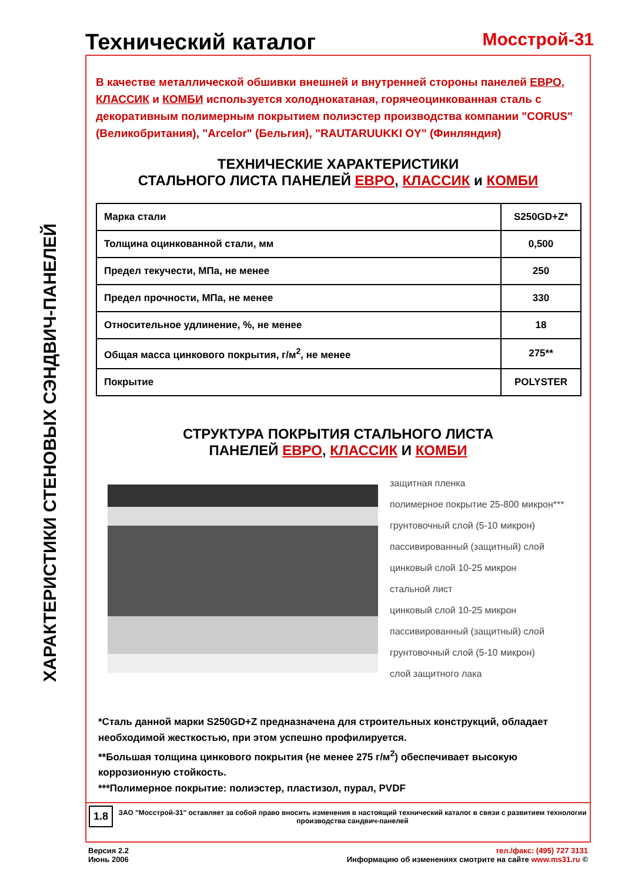ХАРАКТЕРИСТИКИ СТЕНОВЫХ СЭНДВИЧ-ПАНЕЛЕЙ
Технический каталог
Мосстрой-31
В качестве металлической обшивки внешней и внутренней стороны панелей ЕВРО, КЛАССИК и КОМБИ используется холоднокатаная, горячеоцинкованная сталь с декоративным полимерным покрытием полиэстер производства компании "CORUS" (Великобритания), "Arcelor" (Бельгия), "RAUTARUUKKI OY" (Финляндия)
ТЕХНИЧЕСКИЕ ХАРАКТЕРИСТИКИ
СТАЛЬНОГО ЛИСТА ПАНЕЛЕЙ ЕВРО, КЛАССИК и КОМБИ
| Марка стали | S250GD+Z* |
| Толщина оцинкованной стали, мм | 0,500 |
| Предел текучести, МПа, не менее | 250 |
| Предел прочности, МПа, не менее | 330 |
| Относительное удлинение, %, не менее | 18 |
| Общая масса цинкового покрытия, г/м<sup>2</sup>, не менее | 275** |
| Покрытие | POLYSTER |
СТРУКТУРА ПОКРЫТИЯ СТАЛЬНОГО ЛИСТА
ПАНЕЛЕЙ ЕВРО, КЛАССИК И КОМБИ
защитная пленка
полимерное покрытие 25-800 микрон***
грунтовочный слой (5-10 микрон)
пассивированный (защитный) слой
цинковый слой 10-25 микрон
стальной лист
цинковый слой 10-25 микрон
пассивированный (защитный) слой
грунтовочный слой (5-10 микрон)
слой защитного лака
*Сталь данной марки S250GD+Z предназначена для строительных конструкций, обладает необходимой жесткостью, при этом успешно профилируется.
**Большая толщина цинкового покрытия (не менее 275 г/м<sup>2</sup>) обеспечивает высокую коррозионную стойкость.
***Полимерное покрытие: полиэстер, пластизол, пурал, PVDF
1.8
ЗАО "Мосстрой-31" оставляет за собой право вносить изменения в настоящий технический каталог в связи с развитием технологии производства сандвич-панелей
Версия 2.2
Июнь 2006
тел./факс: (495) 727 3131
Информацию об изменениях смотрите на сайте www.ms31.ru ©